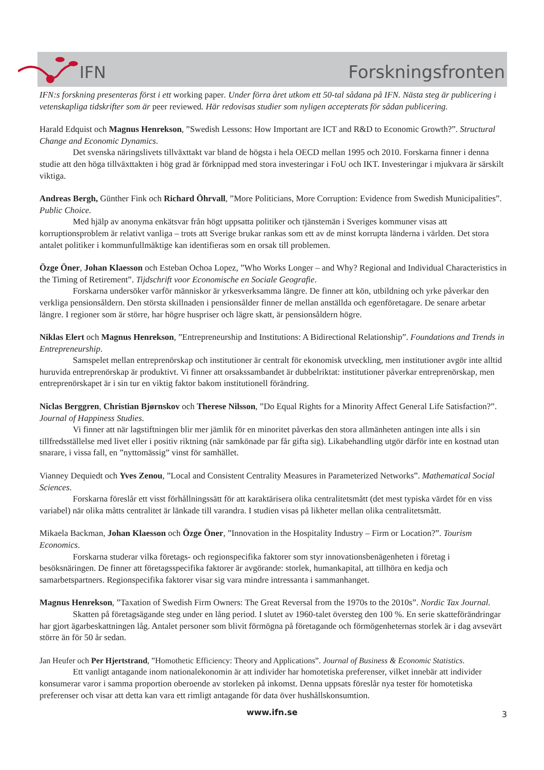IFN Forskningsfronten
IFN:s forskning presenteras först i ett working paper. Under förra året utkom ett 50-tal sådana på IFN. Nästa steg är publicering i vetenskapliga tidskrifter som är peer reviewed. Här redovisas studier som nyligen accepterats för sådan publicering.
Harald Edquist och Magnus Henrekson, ”Swedish Lessons: How Important are ICT and R&D to Economic Growth?”. Structural Change and Economic Dynamics.
Det svenska näringslivets tillväxttakt var bland de högsta i hela OECD mellan 1995 och 2010. Forskarna finner i denna studie att den höga tillväxttakten i hög grad är förknippad med stora investeringar i FoU och IKT. Investeringar i mjukvara är särskilt viktiga.
Andreas Bergh, Günther Fink och Richard Öhrvall, ”More Politicians, More Corruption: Evidence from Swedish Municipalities”. Public Choice.
Med hjälp av anonyma enkätsvar från högt uppsatta politiker och tjänstemän i Sveriges kommuner visas att korruptionsproblem är relativt vanliga – trots att Sverige brukar rankas som ett av de minst korrupta länderna i världen. Det stora antalet politiker i kommunfullmäktige kan identifieras som en orsak till problemen.
Özge Öner, Johan Klaesson och Esteban Ochoa Lopez, ”Who Works Longer – and Why? Regional and Individual Characteristics in the Timing of Retirement”. Tijdschrift voor Economische en Sociale Geografie.
Forskarna undersöker varför människor är yrkesverksamma längre. De finner att kön, utbildning och yrke påverkar den verkliga pensionsåldern. Den största skillnaden i pensionsålder finner de mellan anställda och egenföretagare. De senare arbetar längre. I regioner som är större, har högre huspriser och lägre skatt, är pensionsåldern högre.
Niklas Elert och Magnus Henrekson, ”Entrepreneurship and Institutions: A Bidirectional Relationship”. Foundations and Trends in Entrepreneurship.
Samspelet mellan entreprenörskap och institutioner är centralt för ekonomisk utveckling, men institutioner avgör inte alltid huruvida entreprenörskap är produktivt. Vi finner att orsakssambandet är dubbelriktat: institutioner påverkar entreprenörskap, men entreprenörskapet är i sin tur en viktig faktor bakom institutionell förändring.
Niclas Berggren, Christian Bjørnskov och Therese Nilsson, ”Do Equal Rights for a Minority Affect General Life Satisfaction?”. Journal of Happiness Studies.
Vi finner att när lagstiftningen blir mer jämlik för en minoritet påverkas den stora allmänheten antingen inte alls i sin tillfredsställelse med livet eller i positiv riktning (när samkönade par får gifta sig). Likabehandling utgör därför inte en kostnad utan snarare, i vissa fall, en ”nyttomässig” vinst för samhället.
Vianney Dequiedt och Yves Zenou, ”Local and Consistent Centrality Measures in Parameterized Networks”. Mathematical Social Sciences.
Forskarna föreslår ett visst förhållningssätt för att karaktärisera olika centralitetsmått (det mest typiska värdet för en viss variabel) när olika måtts centralitet är länkade till varandra. I studien visas på likheter mellan olika centralitetsmått.
Mikaela Backman, Johan Klaesson och Özge Öner, ”Innovation in the Hospitality Industry – Firm or Location?”. Tourism Economics.
Forskarna studerar vilka företags- och regionspecifika faktorer som styr innovationsbenägenheten i företag i besöksnäringen. De finner att företagsspecifika faktorer är avgörande: storlek, humankapital, att tillhöra en kedja och samarbetspartners. Regionspecifika faktorer visar sig vara mindre intressanta i sammanhanget.
Magnus Henrekson, ”Taxation of Swedish Firm Owners: The Great Reversal from the 1970s to the 2010s”. Nordic Tax Journal.
Skatten på företagsägande steg under en lång period. I slutet av 1960-talet översteg den 100 %. En serie skatteförändringar har gjort ägarbeskattningen låg. Antalet personer som blivit förmögna på företagande och förmögenheternas storlek är i dag avsevärt större än för 50 år sedan.
Jan Heufer och Per Hjertstrand, ”Homothetic Efficiency: Theory and Applications”. Journal of Business & Economic Statistics.
Ett vanligt antagande inom nationalekonomin är att individer har homotetiska preferenser, vilket innebär att individer konsumerar varor i samma proportion oberoende av storleken på inkomst. Denna uppsats föreslår nya tester för homotetiska preferenser och visar att detta kan vara ett rimligt antagande för data över hushållskonsumtion.
www.ifn.se 3